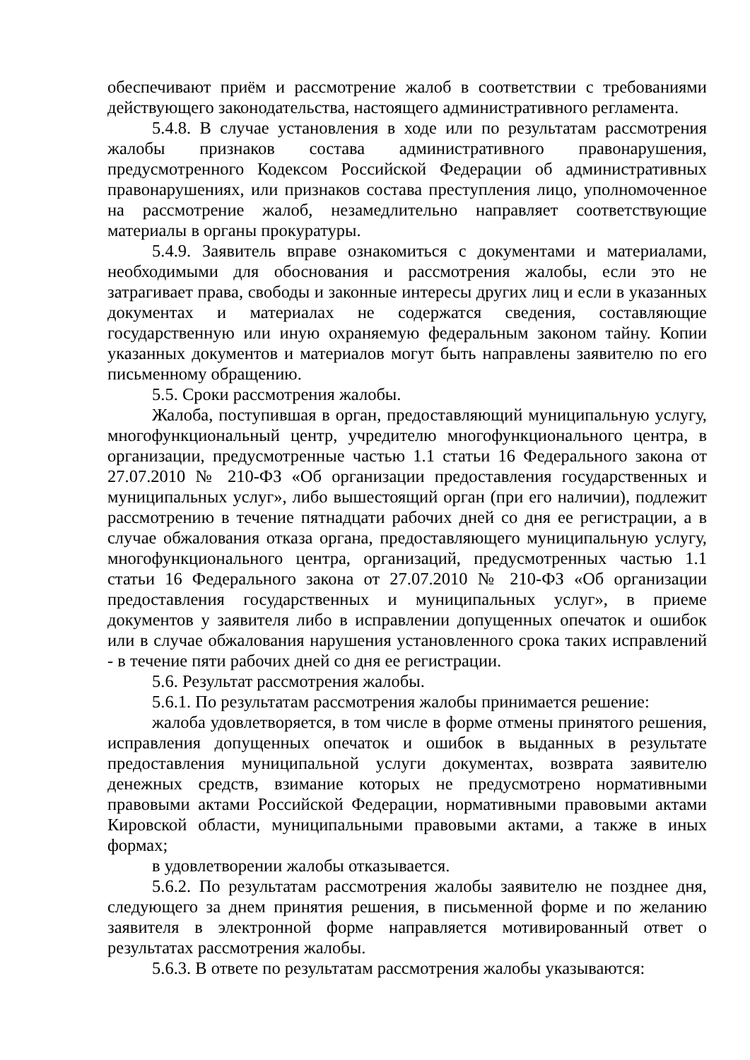обеспечивают приём и рассмотрение жалоб в соответствии с требованиями действующего законодательства, настоящего административного регламента.
5.4.8. В случае установления в ходе или по результатам рассмотрения жалобы признаков состава административного правонарушения, предусмотренного Кодексом Российской Федерации об административных правонарушениях, или признаков состава преступления лицо, уполномоченное на рассмотрение жалоб, незамедлительно направляет соответствующие материалы в органы прокуратуры.
5.4.9. Заявитель вправе ознакомиться с документами и материалами, необходимыми для обоснования и рассмотрения жалобы, если это не затрагивает права, свободы и законные интересы других лиц и если в указанных документах и материалах не содержатся сведения, составляющие государственную или иную охраняемую федеральным законом тайну. Копии указанных документов и материалов могут быть направлены заявителю по его письменному обращению.
5.5. Сроки рассмотрения жалобы.
Жалоба, поступившая в орган, предоставляющий муниципальную услугу, многофункциональный центр, учредителю многофункционального центра, в организации, предусмотренные частью 1.1 статьи 16 Федерального закона от 27.07.2010 № 210-ФЗ «Об организации предоставления государственных и муниципальных услуг», либо вышестоящий орган (при его наличии), подлежит рассмотрению в течение пятнадцати рабочих дней со дня ее регистрации, а в случае обжалования отказа органа, предоставляющего муниципальную услугу, многофункционального центра, организаций, предусмотренных частью 1.1 статьи 16 Федерального закона от 27.07.2010 № 210-ФЗ «Об организации предоставления государственных и муниципальных услуг», в приеме документов у заявителя либо в исправлении допущенных опечаток и ошибок или в случае обжалования нарушения установленного срока таких исправлений - в течение пяти рабочих дней со дня ее регистрации.
5.6. Результат рассмотрения жалобы.
5.6.1. По результатам рассмотрения жалобы принимается решение:
жалоба удовлетворяется, в том числе в форме отмены принятого решения, исправления допущенных опечаток и ошибок в выданных в результате предоставления муниципальной услуги документах, возврата заявителю денежных средств, взимание которых не предусмотрено нормативными правовыми актами Российской Федерации, нормативными правовыми актами Кировской области, муниципальными правовыми актами, а также в иных формах;
в удовлетворении жалобы отказывается.
5.6.2. По результатам рассмотрения жалобы заявителю не позднее дня, следующего за днем принятия решения, в письменной форме и по желанию заявителя в электронной форме направляется мотивированный ответ о результатах рассмотрения жалобы.
5.6.3. В ответе по результатам рассмотрения жалобы указываются: